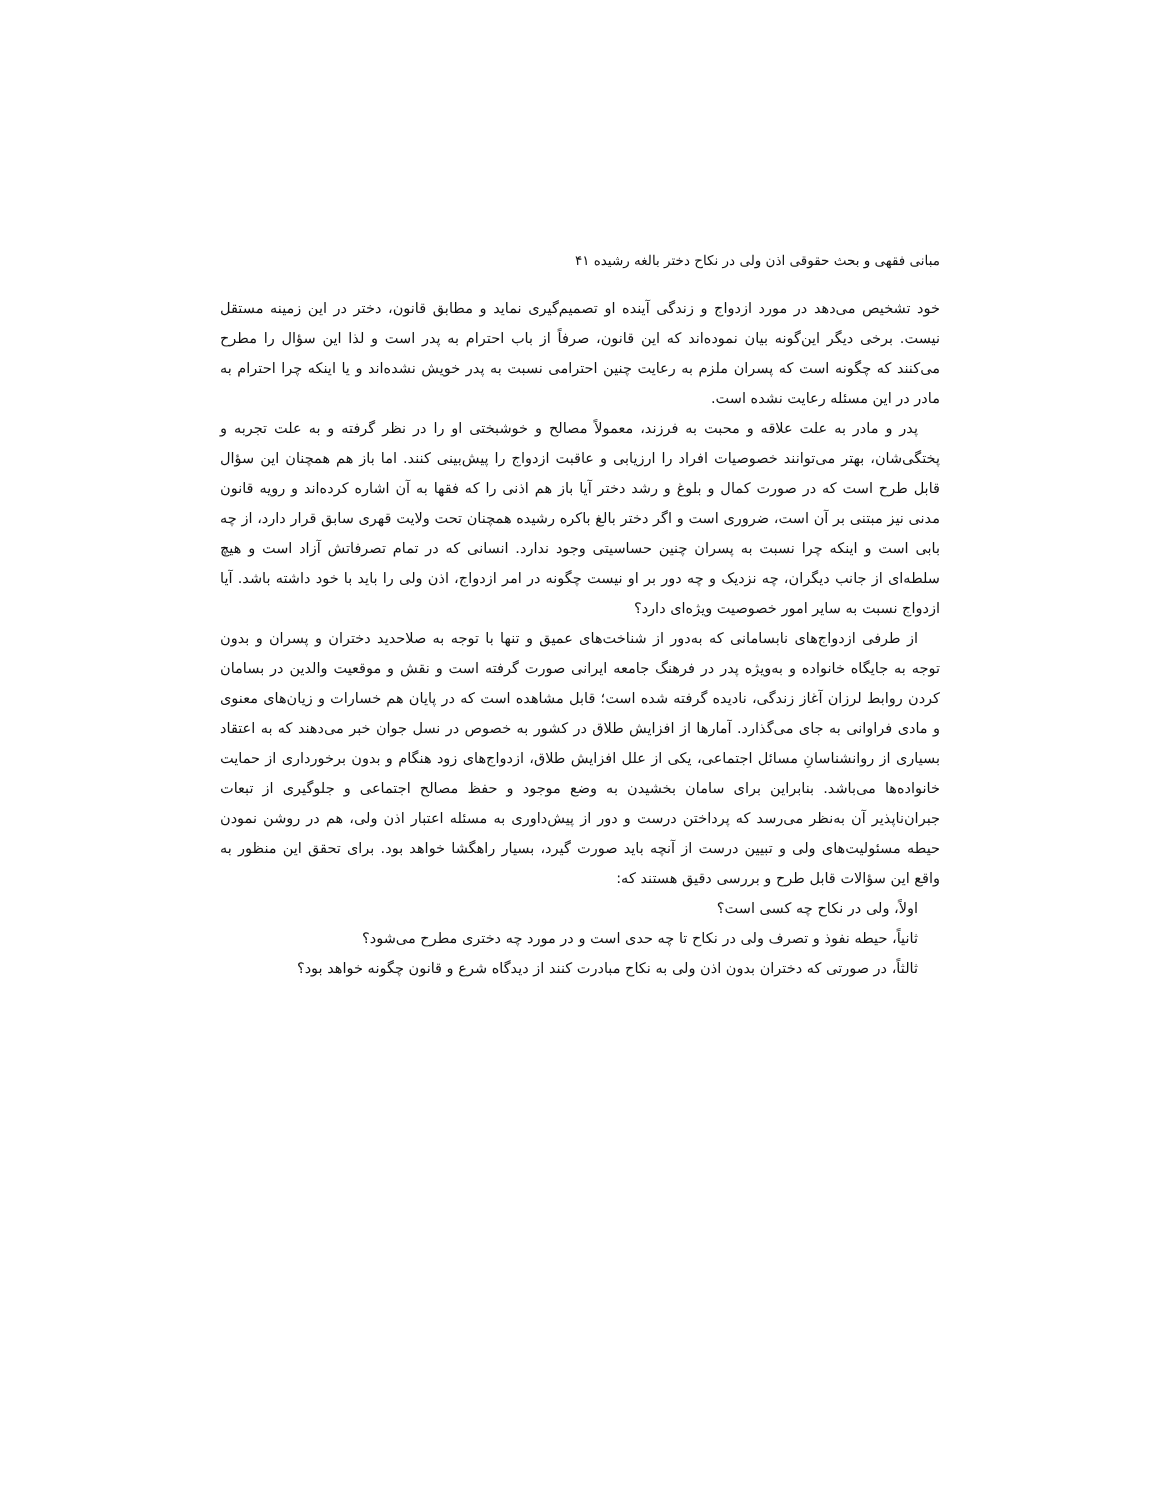مبانی فقهی و بحث حقوقی اذن ولی در نکاح دختر بالغه رشیده ۴۱
خود تشخیص می‌دهد در مورد ازدواج و زندگی آینده او تصمیم‌گیری نماید و مطابق قانون، دختر در این زمینه مستقل نیست. برخی دیگر این‌گونه بیان نموده‌اند که این قانون، صرفاً از باب احترام به پدر است و لذا این سؤال را مطرح می‌کنند که چگونه است که پسران ملزم به رعایت چنین احترامی نسبت به پدر خویش نشده‌اند و یا اینکه چرا احترام به مادر در این مسئله رعایت نشده است.
پدر و مادر به علت علاقه و محبت به فرزند، معمولاً مصالح و خوشبختی او را در نظر گرفته و به علت تجربه و پختگی‌شان، بهتر می‌توانند خصوصیات افراد را ارزیابی و عاقبت ازدواج را پیش‌بینی کنند. اما باز هم همچنان این سؤال قابل طرح است که در صورت کمال و بلوغ و رشد دختر آیا باز هم اذنی را که فقها به آن اشاره کرده‌اند و رویه قانون مدنی نیز مبتنی بر آن است، ضروری است و اگر دختر بالغ باکره رشیده همچنان تحت ولایت قهری سابق قرار دارد، از چه بابی است و اینکه چرا نسبت به پسران چنین حساسیتی وجود ندارد. انسانی که در تمام تصرفاتش آزاد است و هیچ سلطه‌ای از جانب دیگران، چه نزدیک و چه دور بر او نیست چگونه در امر ازدواج، اذن ولی را باید با خود داشته باشد. آیا ازدواج نسبت به سایر امور خصوصیت ویژه‌ای دارد؟
از طرفی ازدواج‌های نابسامانی که به‌دور از شناخت‌های عمیق و تنها با توجه به صلاحدید دختران و پسران و بدون توجه به جایگاه خانواده و به‌ویژه پدر در فرهنگ جامعه ایرانی صورت گرفته است و نقش و موقعیت والدین در بسامان کردن روابط لرزان آغاز زندگی، نادیده گرفته شده است؛ قابل مشاهده است که در پایان هم خسارات و زیان‌های معنوی و مادی فراوانی به جای می‌گذارد. آمارها از افزایش طلاق در کشور به خصوص در نسل جوان خبر می‌دهند که به اعتقاد بسیاری از روانشناسانِ مسائل اجتماعی، یکی از علل افزایش طلاق، ازدواج‌های زود هنگام و بدون برخورداری از حمایت خانواده‌ها می‌باشد. بنابراین برای سامان بخشیدن به وضع موجود و حفظ مصالح اجتماعی و جلوگیری از تبعات جبران‌ناپذیر آن به‌نظر می‌رسد که پرداختن درست و دور از پیش‌داوری به مسئله اعتبار اذن ولی، هم در روشن نمودن حیطه مسئولیت‌های ولی و تبیین درست از آنچه باید صورت گیرد، بسیار راهگشا خواهد بود. برای تحقق این منظور به واقع این سؤالات قابل طرح و بررسی دقیق هستند که:
اولاً، ولی در نکاح چه کسی است؟
ثانیاً، حیطه نفوذ و تصرف ولی در نکاح تا چه حدی است و در مورد چه دختری مطرح می‌شود؟
ثالثاً، در صورتی که دختران بدون اذن ولی به نکاح مبادرت کنند از دیدگاه شرع و قانون چگونه خواهد بود؟